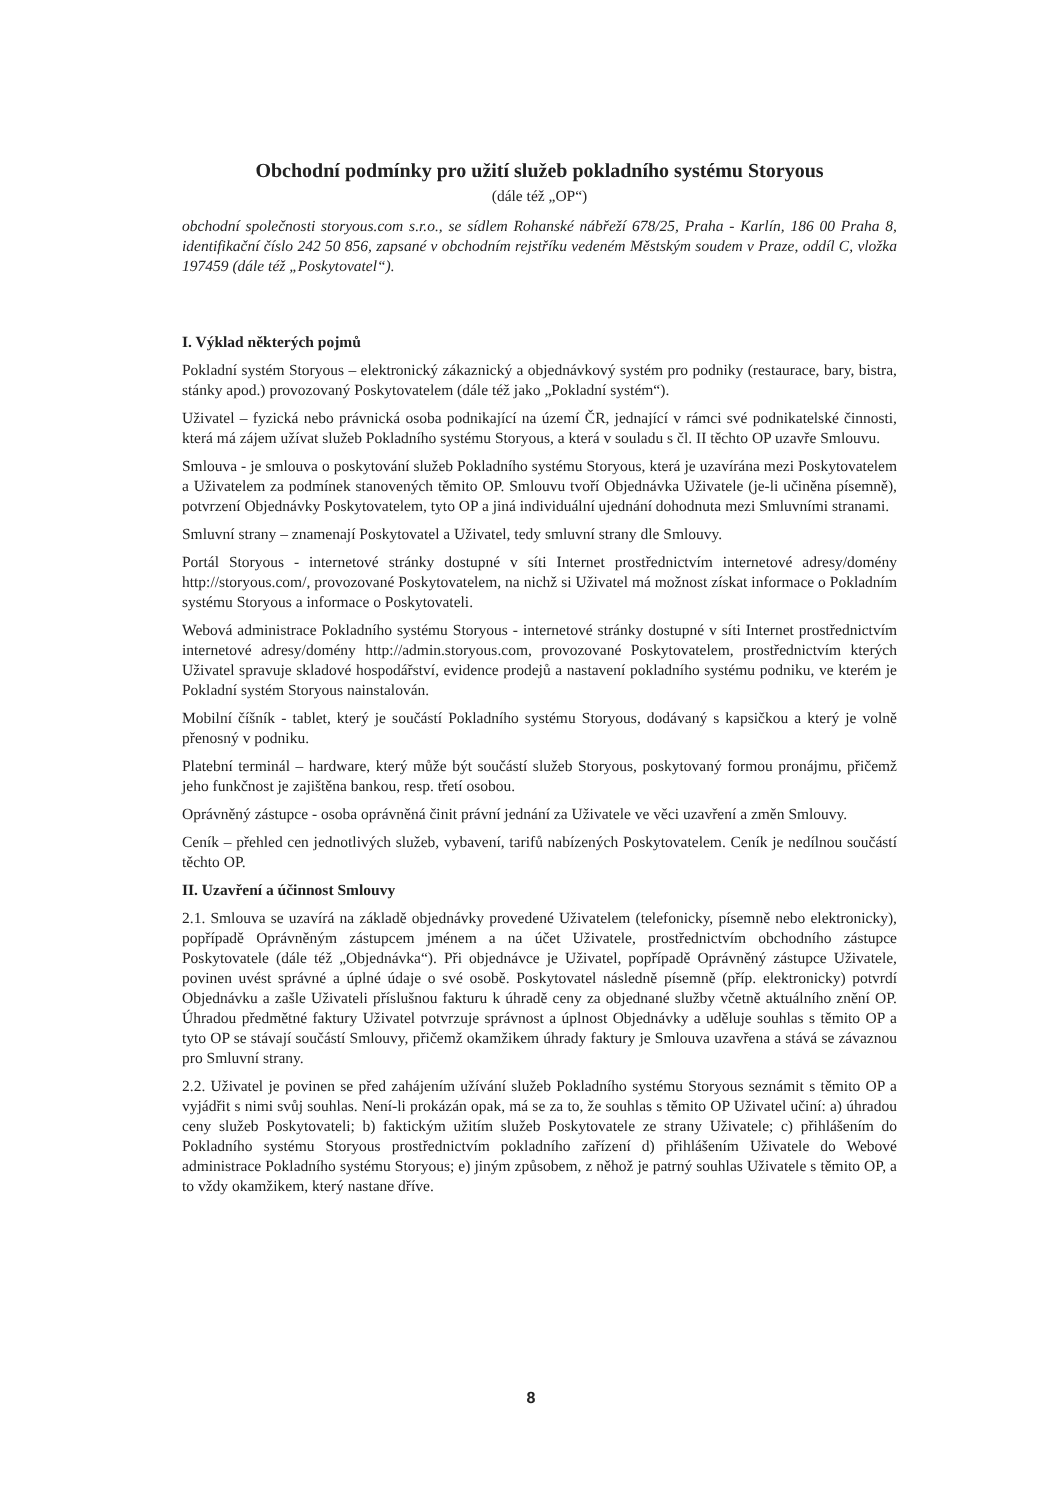Obchodní podmínky pro užití služeb pokladního systému Storyous
(dále též „OP“)
obchodní společnosti storyous.com s.r.o., se sídlem Rohanské nábřeží 678/25, Praha - Karlín, 186 00 Praha 8, identifikační číslo 242 50 856, zapsané v obchodním rejstříku vedeném Městským soudem v Praze, oddíl C, vložka 197459 (dále též „Poskytovatel“).
I. Výklad některých pojmů
Pokladní systém Storyous – elektronický zákaznický a objednávkový systém pro podniky (restaurace, bary, bistra, stánky apod.) provozovaný Poskytovatelem (dále též jako „Pokladní systém“).
Uživatel – fyzická nebo právnická osoba podnikající na území ČR, jednající v rámci své podnikatelské činnosti, která má zájem užívat služeb Pokladního systému Storyous, a která v souladu s čl. II těchto OP uzavře Smlouvu.
Smlouva - je smlouva o poskytování služeb Pokladního systému Storyous, která je uzavírána mezi Poskytovatelem a Uživatelem za podmínek stanovených těmito OP. Smlouvu tvoří Objednávka Uživatele (je-li učiněna písemně), potvrzení Objednávky Poskytovatelem, tyto OP a jiná individuální ujednání dohodnuta mezi Smluvními stranami.
Smluvní strany – znamenají Poskytovatel a Uživatel, tedy smluvní strany dle Smlouvy.
Portál Storyous - internetové stránky dostupné v síti Internet prostřednictvím internetové adresy/domény http://storyous.com/, provozované Poskytovatelem, na nichž si Uživatel má možnost získat informace o Pokladním systému Storyous a informace o Poskytovateli.
Webová administrace Pokladního systému Storyous - internetové stránky dostupné v síti Internet prostřednictvím internetové adresy/domény http://admin.storyous.com, provozované Poskytovatelem, prostřednictvím kterých Uživatel spravuje skladové hospodářství, evidence prodejů a nastavení pokladního systému podniku, ve kterém je Pokladní systém Storyous nainstalován.
Mobilní číšník - tablet, který je součástí Pokladního systému Storyous, dodávaný s kapsičkou a který je volně přenosný v podniku.
Platební terminál – hardware, který může být součástí služeb Storyous, poskytovaný formou pronájmu, přičemž jeho funkčnost je zajištěna bankou, resp. třetí osobou.
Oprávněný zástupce - osoba oprávněná činit právní jednání za Uživatele ve věci uzavření a změn Smlouvy.
Ceník – přehled cen jednotlivých služeb, vybavení, tarifů nabízených Poskytovatelem. Ceník je nedílnou součástí těchto OP.
II. Uzavření a účinnost Smlouvy
2.1. Smlouva se uzavírá na základě objednávky provedené Uživatelem (telefonicky, písemně nebo elektronicky), popřípadě Oprávněným zástupcem jménem a na účet Uživatele, prostřednictvím obchodního zástupce Poskytovatele (dále též „Objednávka“). Při objednávce je Uživatel, popřípadě Oprávněný zástupce Uživatele, povinen uvést správné a úplné údaje o své osobě. Poskytovatel následně písemně (příp. elektronicky) potvrdí Objednávku a zašle Uživateli příslušnou fakturu k úhradě ceny za objednané služby včetně aktuálního znění OP. Úhradou předmětné faktury Uživatel potvrzuje správnost a úplnost Objednávky a uděluje souhlas s těmito OP a tyto OP se stávají součástí Smlouvy, přičemž okamžikem úhrady faktury je Smlouva uzavřena a stává se závaznou pro Smluvní strany.
2.2. Uživatel je povinen se před zahájením užívání služeb Pokladního systému Storyous seznámit s těmito OP a vyjádřit s nimi svůj souhlas. Není-li prokázán opak, má se za to, že souhlas s těmito OP Uživatel učiní: a) úhradou ceny služeb Poskytovateli; b) faktickým užitím služeb Poskytovatele ze strany Uživatele; c) přihlášením do Pokladního systému Storyous prostřednictvím pokladního zařízení d) přihlášením Uživatele do Webové administrace Pokladního systému Storyous; e) jiným způsobem, z něhož je patrný souhlas Uživatele s těmito OP, a to vždy okamžikem, který nastane dříve.
8